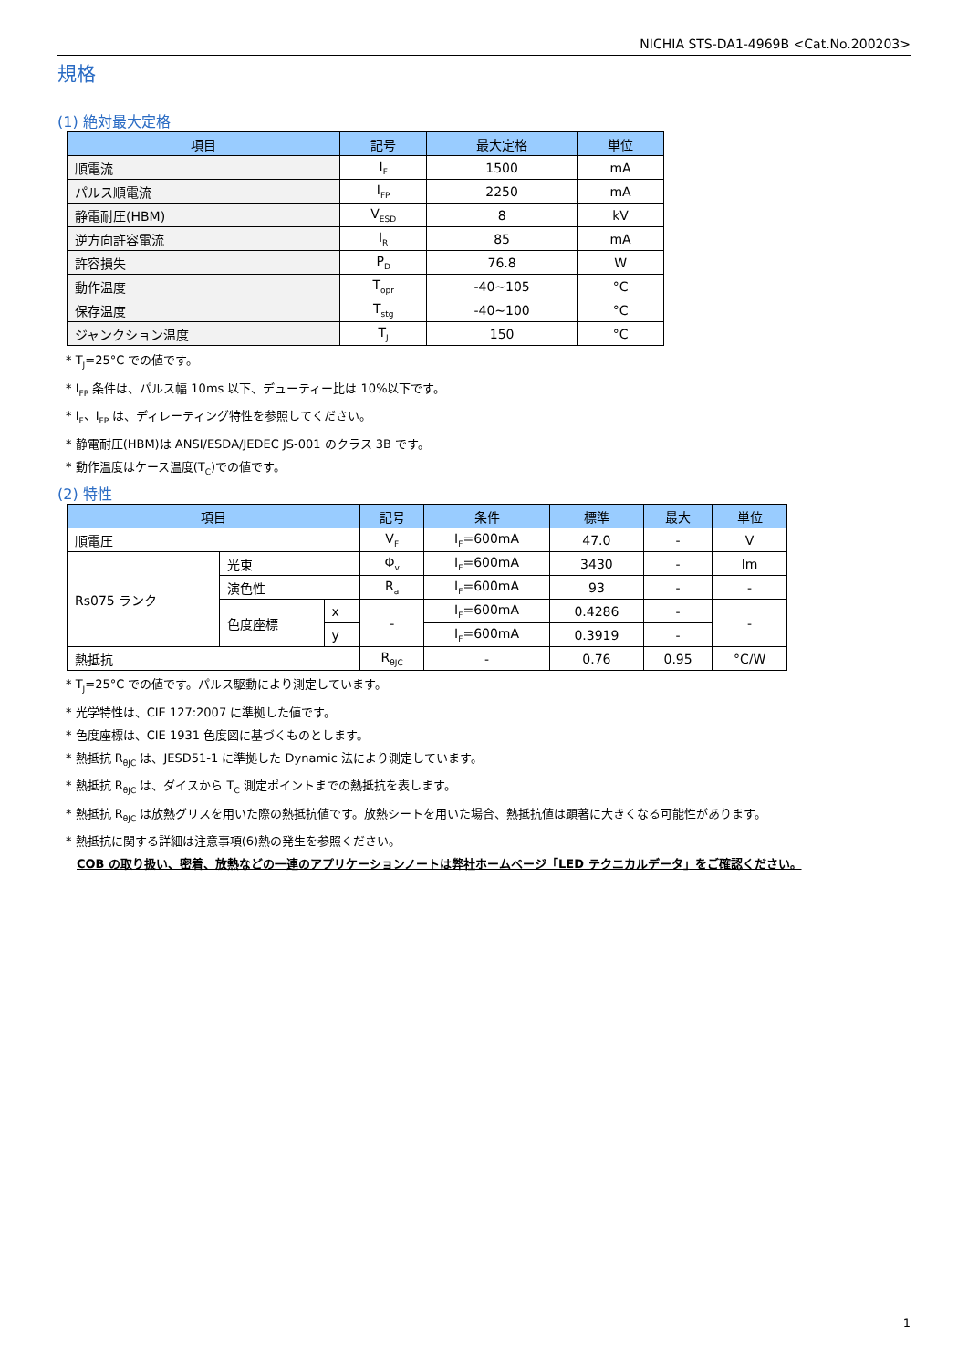NICHIA STS-DA1-4969B <Cat.No.200203>
規格
(1) 絶対最大定格
| 項目 | 記号 | 最大定格 | 単位 |
| --- | --- | --- | --- |
| 順電流 | I<sub>F</sub> | 1500 | mA |
| パルス順電流 | I<sub>FP</sub> | 2250 | mA |
| 静電耐圧(HBM) | V<sub>ESD</sub> | 8 | kV |
| 逆方向許容電流 | I<sub>R</sub> | 85 | mA |
| 許容損失 | P<sub>D</sub> | 76.8 | W |
| 動作温度 | T<sub>opr</sub> | -40~105 | °C |
| 保存温度 | T<sub>stg</sub> | -40~100 | °C |
| ジャンクション温度 | T<sub>J</sub> | 150 | °C |
* T<sub>J</sub>=25°C での値です。
* I<sub>FP</sub> 条件は、パルス幅 10ms 以下、デューティー比は 10%以下です。
* I<sub>F</sub>、I<sub>FP</sub> は、ディレーティング特性を参照してください。
* 静電耐圧(HBM)は ANSI/ESDA/JEDEC JS-001 のクラス 3B です。
* 動作温度はケース温度(T<sub>C</sub>)での値です。
(2) 特性
| 項目 | | | 記号 | 条件 | 標準 | 最大 | 単位 |
| --- | --- | --- | --- | --- | --- | --- | --- |
| 順電圧 | | | V<sub>F</sub> | I<sub>F</sub>=600mA | 47.0 | - | V |
| Rs075 ランク | 光束 | | Φ<sub>v</sub> | I<sub>F</sub>=600mA | 3430 | - | lm |
| | 演色性 | | R<sub>a</sub> | I<sub>F</sub>=600mA | 93 | - | - |
| | 色度座標 | x | - | I<sub>F</sub>=600mA | 0.4286 | - | - |
| | | y | | I<sub>F</sub>=600mA | 0.3919 | - | |
| 熱抵抗 | | | R<sub>θJC</sub> | - | 0.76 | 0.95 | °C/W |
* T<sub>J</sub>=25°C での値です。パルス駆動により測定しています。
* 光学特性は、CIE 127:2007 に準拠した値です。
* 色度座標は、CIE 1931 色度図に基づくものとします。
* 熱抵抗 R<sub>θJC</sub> は、JESD51-1 に準拠した Dynamic 法により測定しています。
* 熱抵抗 R<sub>θJC</sub> は、ダイスから T<sub>C</sub> 測定ポイントまでの熱抵抗を表します。
* 熱抵抗 R<sub>θJC</sub> は放熱グリスを用いた際の熱抵抗値です。放熱シートを用いた場合、熱抵抗値は顕著に大きくなる可能性があります。
* 熱抵抗に関する詳細は注意事項(6)熱の発生を参照ください。
COB の取り扱い、密着、放熱などの一連のアプリケーションノートは弊社ホームページ「LED テクニカルデータ」をご確認ください。
1